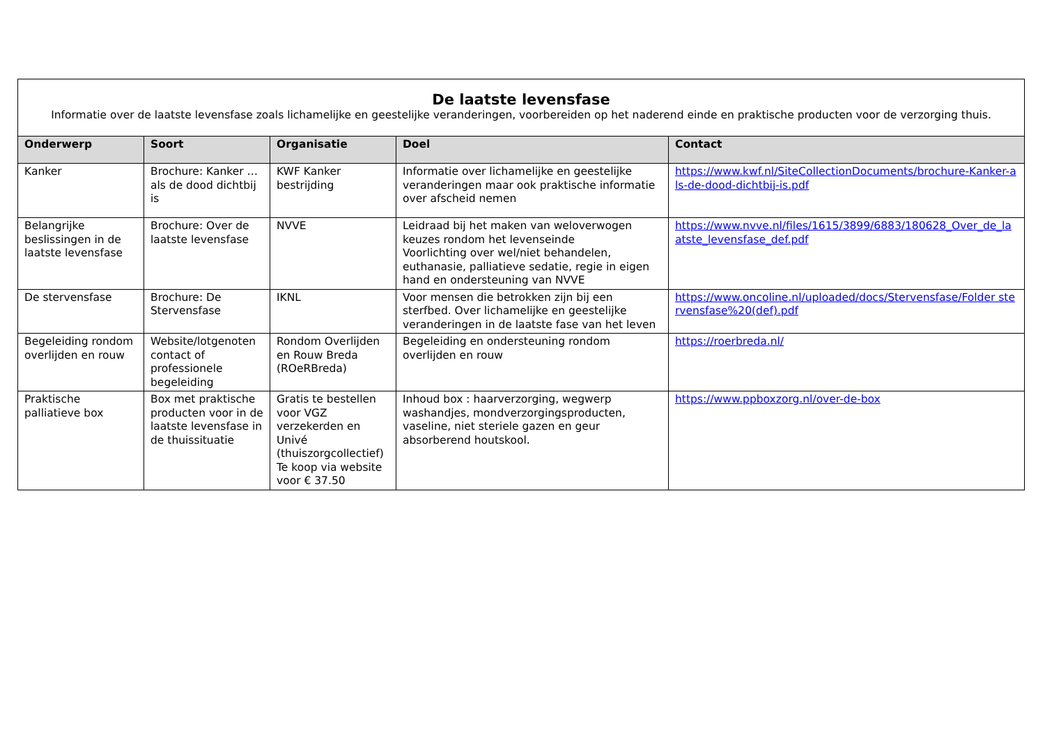| De laatste levensfase Informatie over de laatste levensfase zoals lichamelijke en geestelijke veranderingen, voorbereiden op het naderend einde en praktische producten voor de verzorging thuis. | | | | |
| Onderwerp | Soort | Organisatie | Doel | Contact |
| Kanker | Brochure: Kanker … als de dood dichtbij is | KWF Kanker bestrijding | Informatie over lichamelijke en geestelijke veranderingen maar ook praktische informatie over afscheid nemen | https://www.kwf.nl/SiteCollectionDocuments/brochure-Kanker-als-de-dood-dichtbij-is.pdf |
| Belangrijke beslissingen in de laatste levensfase | Brochure: Over de laatste levensfase | NVVE | Leidraad bij het maken van weloverwogen keuzes rondom het levenseinde Voorlichting over wel/niet behandelen, euthanasie, palliatieve sedatie, regie in eigen hand en ondersteuning van NVVE | https://www.nvve.nl/files/1615/3899/6883/180628_Over_de_laatste_levensfase_def.pdf |
| De stervensfase | Brochure: De Stervensfase | IKNL | Voor mensen die betrokken zijn bij een sterfbed. Over lichamelijke en geestelijke veranderingen in de laatste fase van het leven | https://www.oncoline.nl/uploaded/docs/Stervensfase/Folder stervensfase%20(def).pdf |
| Begeleiding rondom overlijden en rouw | Website/lotgenoten contact of professionele begeleiding | Rondom Overlijden en Rouw Breda (ROeRBreda) | Begeleiding en ondersteuning rondom overlijden en rouw | https://roerbreda.nl/ |
| Praktische palliatieve box | Box met praktische producten voor in de laatste levensfase in de thuissituatie | Gratis te bestellen voor VGZ verzekerden en Univé (thuiszorgcollectief) Te koop via website voor € 37.50 | Inhoud box : haarverzorging, wegwerp washandjes, mondverzorgingsproducten, vaseline, niet steriele gazen en geur absorberend houtskool. | https://www.ppboxzorg.nl/over-de-box |